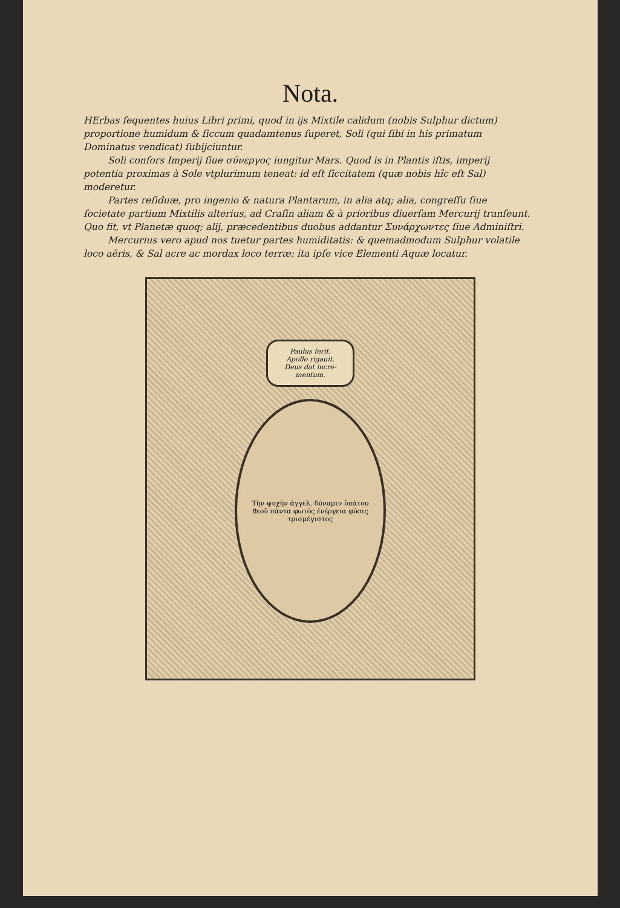Nota.
HErbas ſequentes huius Libri primi, quod in ijs Mixtile calidum (nobis Sulphur dictum) proportione humidum & ſiccum quadamtenus ſuperet, Soli (qui ſibi in his primatum Dominatus vendicat) ſubijciuntur.
Soli conſors Imperij ſiue σύνεργος iungitur Mars. Quod is in Plantis iſtis, imperij potentia proximas à Sole vtplurimum teneat: id eſt ſiccitatem (quæ nobis hîc eſt Sal) moderetur.
Partes reſiduæ, pro ingenio & natura Plantarum, in alia atq; alia, congreſſu ſiue ſocietate partium Mixtilis alterius, ad Craſin aliam & à prioribus diuerſam Mercurij tranſeunt. Quo fit, vt Planetæ quoq; alij, præcedentibus duobus addantur Συνάρχωντες ſiue Adminiſtri.
Mercurius vero apud nos tuetur partes humiditatis: & quemadmodum Sulphur volatile loco aëris, & Sal acre ac mordax loco terræ: ita ipſe vice Elementi Aquæ locatur.
Paulus ſerit.
Apollo rigauit.
Deus dat incre-
mentum.
Τὴν ψυχὴν ἀγγελ. δύναμιν ὑπάτου θεοῦ πάντα φωτὸς ἐνέργεια φύσις τρισμέγιστος